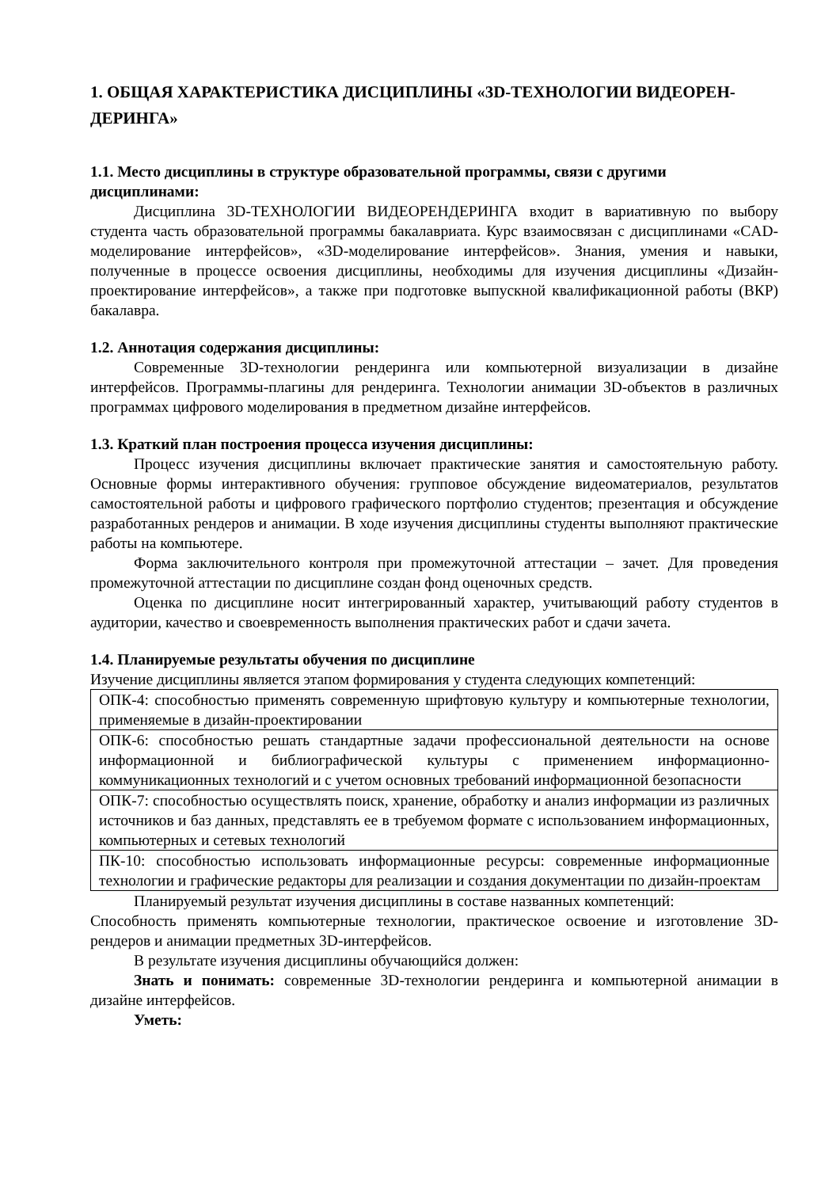1. ОБЩАЯ ХАРАКТЕРИСТИКА ДИСЦИПЛИНЫ «3D-ТЕХНОЛОГИИ ВИДЕОРЕН-ДЕРИНГА»
1.1. Место дисциплины в структуре образовательной программы, связи с другими дисциплинами:
Дисциплина 3D-ТЕХНОЛОГИИ ВИДЕОРЕНДЕРИНГА входит в вариативную по выбору студента часть образовательной программы бакалавриата. Курс взаимосвязан с дисциплинами «CAD-моделирование интерфейсов», «3D-моделирование интерфейсов». Знания, умения и навыки, полученные в процессе освоения дисциплины, необходимы для изучения дисциплины «Дизайн-проектирование интерфейсов», а также при подготовке выпускной квалификационной работы (ВКР) бакалавра.
1.2. Аннотация содержания дисциплины:
Современные 3D-технологии рендеринга или компьютерной визуализации в дизайне интерфейсов. Программы-плагины для рендеринга. Технологии анимации 3D-объектов в различных программах цифрового моделирования в предметном дизайне интерфейсов.
1.3. Краткий план построения процесса изучения дисциплины:
Процесс изучения дисциплины включает практические занятия и самостоятельную работу. Основные формы интерактивного обучения: групповое обсуждение видеоматериалов, результатов самостоятельной работы и цифрового графического портфолио студентов; презентация и обсуждение разработанных рендеров и анимации. В ходе изучения дисциплины студенты выполняют практические работы на компьютере.
Форма заключительного контроля при промежуточной аттестации – зачет. Для проведения промежуточной аттестации по дисциплине создан фонд оценочных средств.
Оценка по дисциплине носит интегрированный характер, учитывающий работу студентов в аудитории, качество и своевременность выполнения практических работ и сдачи зачета.
1.4. Планируемые результаты обучения по дисциплине
Изучение дисциплины является этапом формирования у студента следующих компетенций:
| ОПК-4: способностью применять современную шрифтовую культуру и компьютерные технологии, применяемые в дизайн-проектировании |
| ОПК-6: способностью решать стандартные задачи профессиональной деятельности на основе информационной и библиографической культуры с применением информационно-коммуникационных технологий и с учетом основных требований информационной безопасности |
| ОПК-7: способностью осуществлять поиск, хранение, обработку и анализ информации из различных источников и баз данных, представлять ее в требуемом формате с использованием информационных, компьютерных и сетевых технологий |
| ПК-10: способностью использовать информационные ресурсы: современные информационные технологии и графические редакторы для реализации и создания документации по дизайн-проектам |
Планируемый результат изучения дисциплины в составе названных компетенций:
Способность применять компьютерные технологии, практическое освоение и изготовление 3D-рендеров и анимации предметных 3D-интерфейсов.
В результате изучения дисциплины обучающийся должен:
Знать и понимать: современные 3D-технологии рендеринга и компьютерной анимации в дизайне интерфейсов.
Уметь: